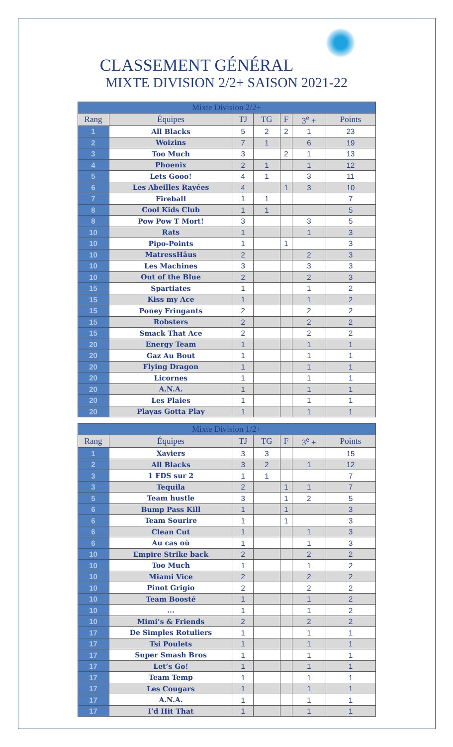CLASSEMENT GÉNÉRAL
MIXTE DIVISION 2/2+ SAISON 2021-22
| Mixte Division 2/2+ | | | | | | |
| --- | --- | --- | --- | --- | --- | --- |
| Rang | Équipes | TJ | TG | F | 3<sup>e</sup> + | Points |
| 1 | All Blacks | 5 | 2 | 2 | 1 | 23 |
| 2 | Woizins | 7 | 1 | | 6 | 19 |
| 3 | Too Much | 3 | | 2 | 1 | 13 |
| 4 | Phoenix | 2 | 1 | | 1 | 12 |
| 5 | Lets Gooo! | 4 | 1 | | 3 | 11 |
| 6 | Les Abeilles Rayées | 4 | | 1 | 3 | 10 |
| 7 | Fireball | 1 | 1 | | | 7 |
| 8 | Cool Kids Club | 1 | 1 | | | 5 |
| 8 | Pow Pow T Mort! | 3 | | | 3 | 5 |
| 10 | Rats | 1 | | | 1 | 3 |
| 10 | Pipo-Points | 1 | | 1 | | 3 |
| 10 | MatressHäus | 2 | | | 2 | 3 |
| 10 | Les Machines | 3 | | | 3 | 3 |
| 10 | Out of the Blue | 2 | | | 2 | 3 |
| 15 | Spartiates | 1 | | | 1 | 2 |
| 15 | Kiss my Ace | 1 | | | 1 | 2 |
| 15 | Poney Fringants | 2 | | | 2 | 2 |
| 15 | Robsters | 2 | | | 2 | 2 |
| 15 | Smack That Ace | 2 | | | 2 | 2 |
| 20 | Energy Team | 1 | | | 1 | 1 |
| 20 | Gaz Au Bout | 1 | | | 1 | 1 |
| 20 | Flying Dragon | 1 | | | 1 | 1 |
| 20 | Licornes | 1 | | | 1 | 1 |
| 20 | A.N.A. | 1 | | | 1 | 1 |
| 20 | Les Plaies | 1 | | | 1 | 1 |
| 20 | Playas Gotta Play | 1 | | | 1 | 1 |
| Mixte Division 1/2+ | | | | | | |
| --- | --- | --- | --- | --- | --- | --- |
| Rang | Équipes | TJ | TG | F | 3<sup>e</sup> + | Points |
| 1 | Xaviers | 3 | 3 | | | 15 |
| 2 | All Blacks | 3 | 2 | | 1 | 12 |
| 3 | 1 FDS sur 2 | 1 | 1 | | | 7 |
| 3 | Tequila | 2 | | 1 | 1 | 7 |
| 5 | Team hustle | 3 | | 1 | 2 | 5 |
| 6 | Bump Pass Kill | 1 | | 1 | | 3 |
| 6 | Team Sourire | 1 | | 1 | | 3 |
| 6 | Clean Cut | 1 | | | 1 | 3 |
| 6 | Au cas où | 1 | | | 1 | 3 |
| 10 | Empire Strike back | 2 | | | 2 | 2 |
| 10 | Too Much | 1 | | | 1 | 2 |
| 10 | Miami Vice | 2 | | | 2 | 2 |
| 10 | Pinot Grigio | 2 | | | 2 | 2 |
| 10 | Team Boosté | 1 | | | 1 | 2 |
| 10 | ... | 1 | | | 1 | 2 |
| 10 | Mimi’s & Friends | 2 | | | 2 | 2 |
| 17 | De Simples Rotuliers | 1 | | | 1 | 1 |
| 17 | Tsi Poulets | 1 | | | 1 | 1 |
| 17 | Super Smash Bros | 1 | | | 1 | 1 |
| 17 | Let’s Go! | 1 | | | 1 | 1 |
| 17 | Team Temp | 1 | | | 1 | 1 |
| 17 | Les Cougars | 1 | | | 1 | 1 |
| 17 | A.N.A. | 1 | | | 1 | 1 |
| 17 | I’d Hit That | 1 | | | 1 | 1 |